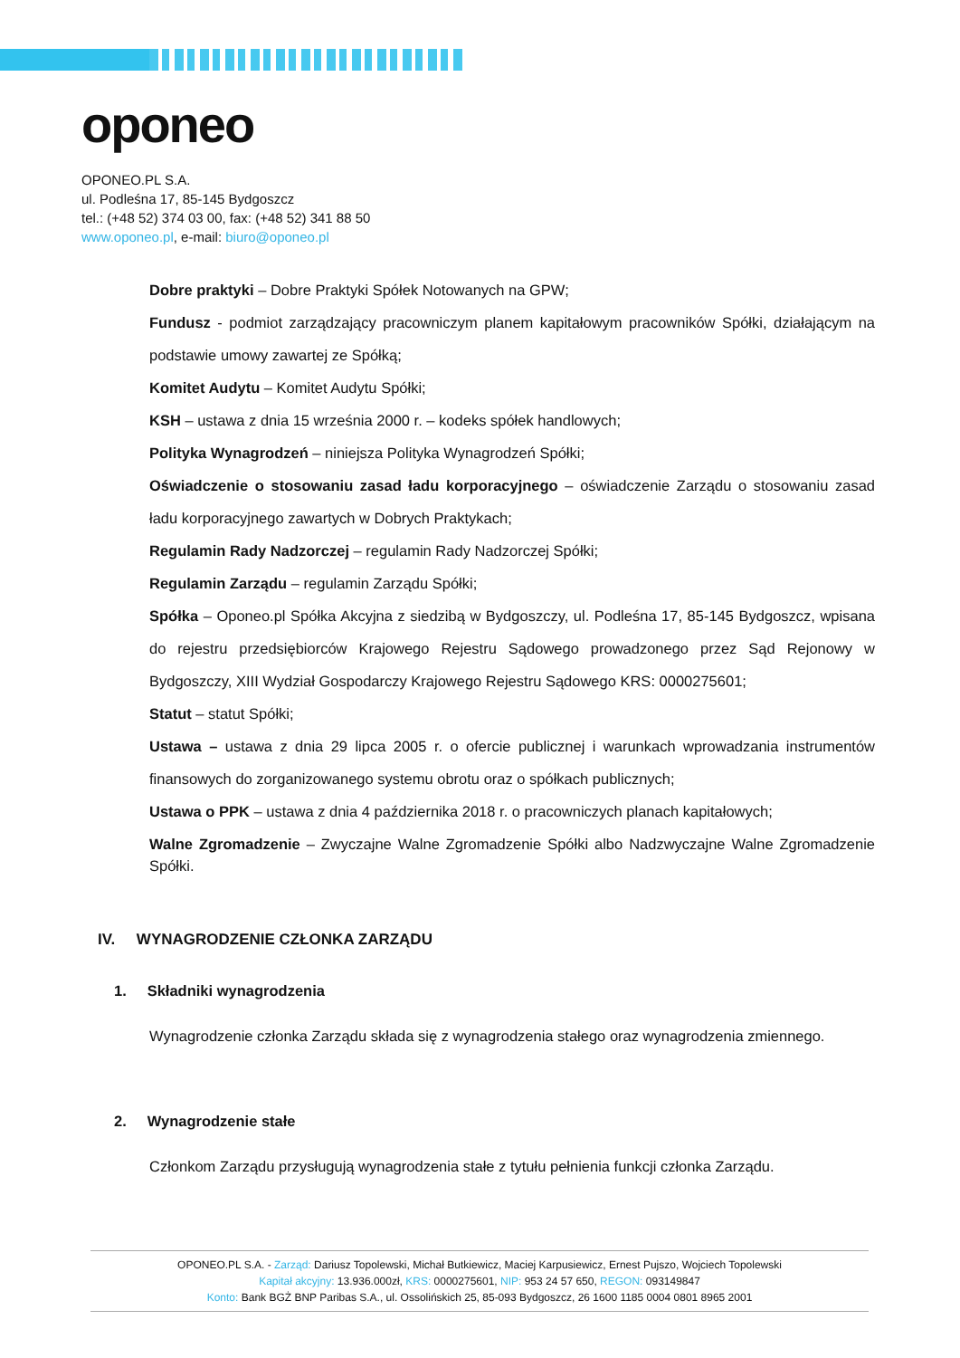oponeo
OPONEO.PL S.A.
ul. Podleśna 17, 85-145 Bydgoszcz
tel.: (+48 52) 374 03 00, fax: (+48 52) 341 88 50
www.oponeo.pl, e-mail: biuro@oponeo.pl
Dobre praktyki – Dobre Praktyki Spółek Notowanych na GPW;
Fundusz - podmiot zarządzający pracowniczym planem kapitałowym pracowników Spółki, działającym na podstawie umowy zawartej ze Spółką;
Komitet Audytu – Komitet Audytu Spółki;
KSH – ustawa z dnia 15 września 2000 r. – kodeks spółek handlowych;
Polityka Wynagrodzeń – niniejsza Polityka Wynagrodzeń Spółki;
Oświadczenie o stosowaniu zasad ładu korporacyjnego – oświadczenie Zarządu o stosowaniu zasad ładu korporacyjnego zawartych w Dobrych Praktykach;
Regulamin Rady Nadzorczej – regulamin Rady Nadzorczej Spółki;
Regulamin Zarządu – regulamin Zarządu Spółki;
Spółka – Oponeo.pl Spółka Akcyjna z siedzibą w Bydgoszczy, ul. Podleśna 17, 85-145 Bydgoszcz, wpisana do rejestru przedsiębiorców Krajowego Rejestru Sądowego prowadzonego przez Sąd Rejonowy w Bydgoszczy, XIII Wydział Gospodarczy Krajowego Rejestru Sądowego KRS: 0000275601;
Statut – statut Spółki;
Ustawa – ustawa z dnia 29 lipca 2005 r. o ofercie publicznej i warunkach wprowadzania instrumentów finansowych do zorganizowanego systemu obrotu oraz o spółkach publicznych;
Ustawa o PPK – ustawa z dnia 4 października 2018 r. o pracowniczych planach kapitałowych;
Walne Zgromadzenie – Zwyczajne Walne Zgromadzenie Spółki albo Nadzwyczajne Walne Zgromadzenie Spółki.
IV. WYNAGRODZENIE CZŁONKA ZARZĄDU
1. Składniki wynagrodzenia
Wynagrodzenie członka Zarządu składa się z wynagrodzenia stałego oraz wynagrodzenia zmiennego.
2. Wynagrodzenie stałe
Członkom Zarządu przysługują wynagrodzenia stałe z tytułu pełnienia funkcji członka Zarządu.
OPONEO.PL S.A. - Zarząd: Dariusz Topolewski, Michał Butkiewicz, Maciej Karpusiewicz, Ernest Pujszo, Wojciech Topolewski
Kapitał akcyjny: 13.936.000zł, KRS: 0000275601, NIP: 953 24 57 650, REGON: 093149847
Konto: Bank BGŻ BNP Paribas S.A., ul. Ossolińskich 25, 85-093 Bydgoszcz, 26 1600 1185 0004 0801 8965 2001